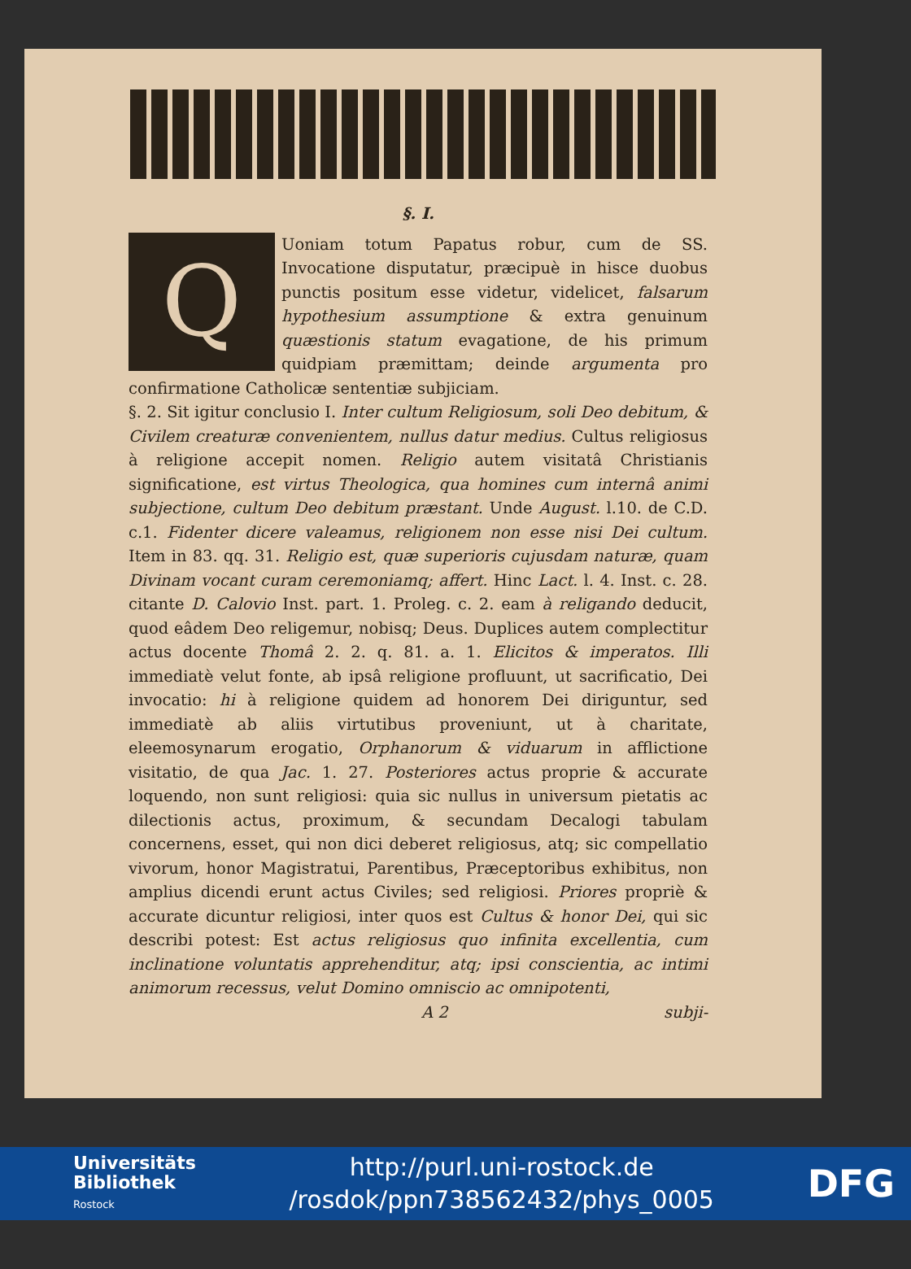§. I.
QUoniam totum Papatus robur, cum de SS. Invocatione disputatur, præcipuè in hisce duobus punctis positum esse videtur, videlicet, falsarum hypothesium assumptione & extra genuinum quæstionis statum evagatione, de his primum quidpiam præmittam; deinde argumenta pro confirmatione Catholicæ sententiæ subjiciam.
§. 2. Sit igitur conclusio I. Inter cultum Religiosum, soli Deo debitum, & Civilem creaturæ convenientem, nullus datur medius. Cultus religiosus à religione accepit nomen. Religio autem visitatâ Christianis significatione, est virtus Theologica, qua homines cum internâ animi subjectione, cultum Deo debitum præstant. Unde August. l.10. de C.D. c.1. Fidenter dicere valeamus, religionem non esse nisi Dei cultum. Item in 83. qq. 31. Religio est, quæ superioris cujusdam naturæ, quam Divinam vocant curam ceremoniamq; affert. Hinc Lact. l. 4. Inst. c. 28. citante D. Calovio Inst. part. 1. Proleg. c. 2. eam à religando deducit, quod eâdem Deo religemur, nobisq; Deus. Duplices autem complectitur actus docente Thomâ 2. 2. q. 81. a. 1. Elicitos & imperatos. Illi immediatè velut fonte, ab ipsâ religione profluunt, ut sacrificatio, Dei invocatio: hi à religione quidem ad honorem Dei diriguntur, sed immediatè ab aliis virtutibus proveniunt, ut à charitate, eleemosynarum erogatio, Orphanorum & viduarum in afflictione visitatio, de qua Jac. 1. 27. Posteriores actus proprie & accurate loquendo, non sunt religiosi: quia sic nullus in universum pietatis ac dilectionis actus, proximum, & secundam Decalogi tabulam concernens, esset, qui non dici deberet religiosus, atq; sic compellatio vivorum, honor Magistratui, Parentibus, Præceptoribus exhibitus, non amplius dicendi erunt actus Civiles; sed religiosi. Priores propriè & accurate dicuntur religiosi, inter quos est Cultus & honor Dei, qui sic describi potest: Est actus religiosus quo infinita excellentia, cum inclinatione voluntatis apprehenditur, atq; ipsi conscientia, ac intimi animorum recessus, velut Domino omniscio ac omnipotenti,
A 2 subji-
Universitäts
Bibliothek
Rostock
http://purl.uni-rostock.de
/rosdok/ppn738562432/phys_0005
DFG